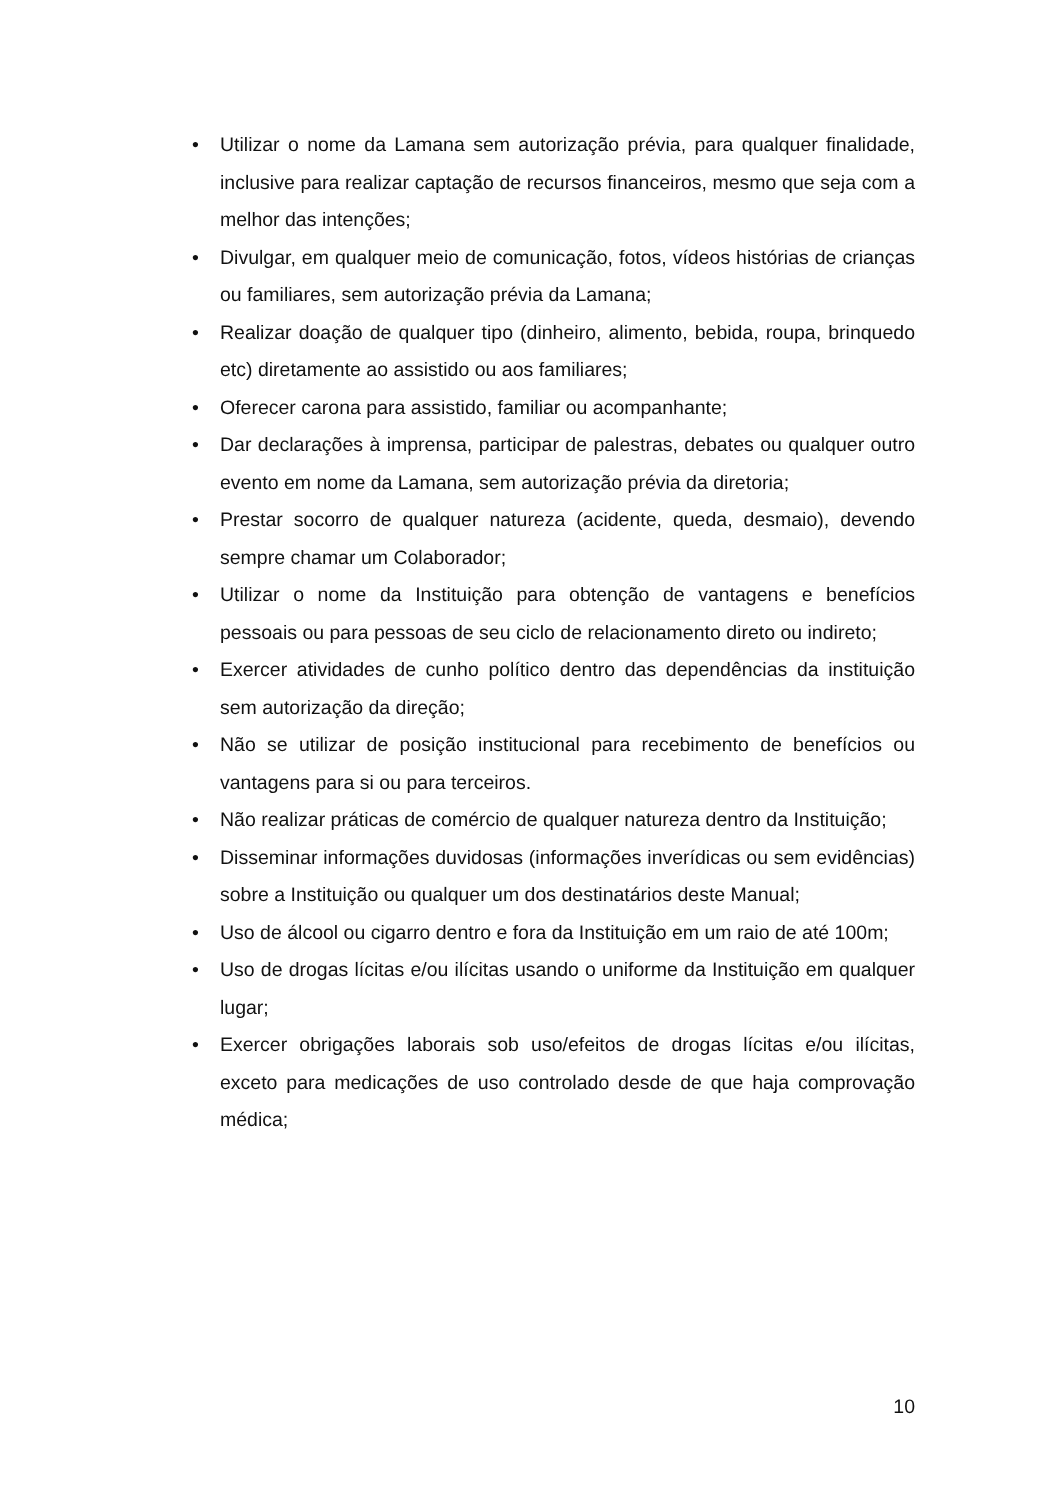• Utilizar o nome da Lamana sem autorização prévia, para qualquer finalidade, inclusive para realizar captação de recursos financeiros, mesmo que seja com a melhor das intenções;
• Divulgar, em qualquer meio de comunicação, fotos, vídeos histórias de crianças ou familiares, sem autorização prévia da Lamana;
• Realizar doação de qualquer tipo (dinheiro, alimento, bebida, roupa, brinquedo etc) diretamente ao assistido ou aos familiares;
• Oferecer carona para assistido, familiar ou acompanhante;
• Dar declarações à imprensa, participar de palestras, debates ou qualquer outro evento em nome da Lamana, sem autorização prévia da diretoria;
• Prestar socorro de qualquer natureza (acidente, queda, desmaio), devendo sempre chamar um Colaborador;
• Utilizar o nome da Instituição para obtenção de vantagens e benefícios pessoais ou para pessoas de seu ciclo de relacionamento direto ou indireto;
• Exercer atividades de cunho político dentro das dependências da instituição sem autorização da direção;
• Não se utilizar de posição institucional para recebimento de benefícios ou vantagens para si ou para terceiros.
• Não realizar práticas de comércio de qualquer natureza dentro da Instituição;
• Disseminar informações duvidosas (informações inverídicas ou sem evidências) sobre a Instituição ou qualquer um dos destinatários deste Manual;
• Uso de álcool ou cigarro dentro e fora da Instituição em um raio de até 100m;
• Uso de drogas lícitas e/ou ilícitas usando o uniforme da Instituição em qualquer lugar;
• Exercer obrigações laborais sob uso/efeitos de drogas lícitas e/ou ilícitas, exceto para medicações de uso controlado desde de que haja comprovação médica;
10